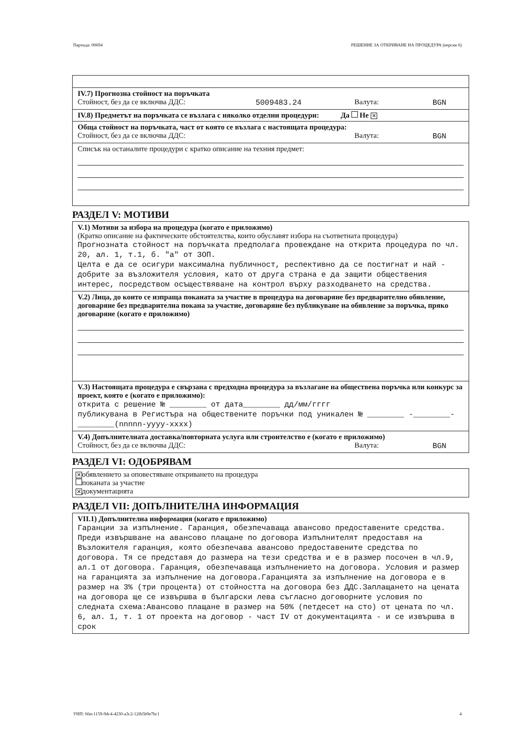Партида: 00694 РЕШЕНИЕ ЗА ОТКРИВАНЕ НА ПРОЦЕДУРА (версия 6)
IV.7) Прогнозна стойност на поръчката
Стойност, без да се включва ДДС: 5009483.24 Валута: BGN
IV.8) Предметът на поръчката се възлага с няколко отделни процедури: Да Не ✕
Обща стойност на поръчката, част от която се възлага с настоящата процедура:
Стойност, без да се включва ДДС: Валута: BGN
Списък на останалите процедури с кратко описание на техния предмет:
РАЗДЕЛ V: МОТИВИ
V.1) Мотиви за избора на процедура (когато е приложимо)
(Кратко описание на фактическите обстоятелства, които обуславят избора на съответната процедура)
Прогнозната стойност на поръчката предполага провеждане на открита процедура по чл. 20, ал. 1, т.1, б. "а" от ЗОП.
Целта е да се осигури максимална публичност, респективно да се постигнат и най - добрите за възложителя условия, като от друга страна е да защити обществения интерес, посредством осъществяване на контрол върху разходването на средства.
V.2) Лица, до които се изпраща поканата за участие в процедура на договаряне без предварително обявление, договаряне без предварителна покана за участие, договаряне без публикуване на обявление за поръчка, пряко договаряне (когато е приложимо)
V.3) Настоящата процедура е свързана с предходна процедура за възлагане на обществена поръчка или конкурс за проект, която е (когато е приложимо):
открита с решение № ________ от дата________ дд/мм/гггг
публикувана в Регистъра на обществените поръчки под уникален № ________ -________-________(nnnnn-yyyy-xxxx)
V.4) Допълнителната доставка/повторната услуга или строителство е (когато е приложимо)
Стойност, без да се включва ДДС: Валута: BGN
РАЗДЕЛ VI: ОДОБРЯВАМ
✕ обявлението за оповестяване откриването на процедура
поканата за участие
✕ документацията
РАЗДЕЛ VII: ДОПЪЛНИТЕЛНА ИНФОРМАЦИЯ
VII.1) Допълнителна информация (когато е приложимо)
Гаранции за изпълнение. Гаранция, обезпечаваща авансово предоставените средства. Преди извършване на авансово плащане по договора Изпълнителят предоставя на Възложителя гаранция, която обезпечава авансово предоставените средства по договора. Тя се представя до размера на тези средства и е в размер посочен в чл.9, ал.1 от договора. Гаранция, обезпечаваща изпълнението на договора. Условия и размер на гаранцията за изпълнение на договора.Гаранцията за изпълнение на договора е в размер на 3% (три процента) от стойността на договора без ДДС.Заплащането на цената на договора ще се извършва в български лева съгласно договорните условия по следната схема:Авансово плащане в размер на 50% (петдесет на сто) от цената по чл. 6, ал. 1, т. 1 от проекта на договор - част IV от документацията - и се извършва в срок
УНП: 66ec1159-9dc4-4230-a3c2-12fb5b9e7bc1 4